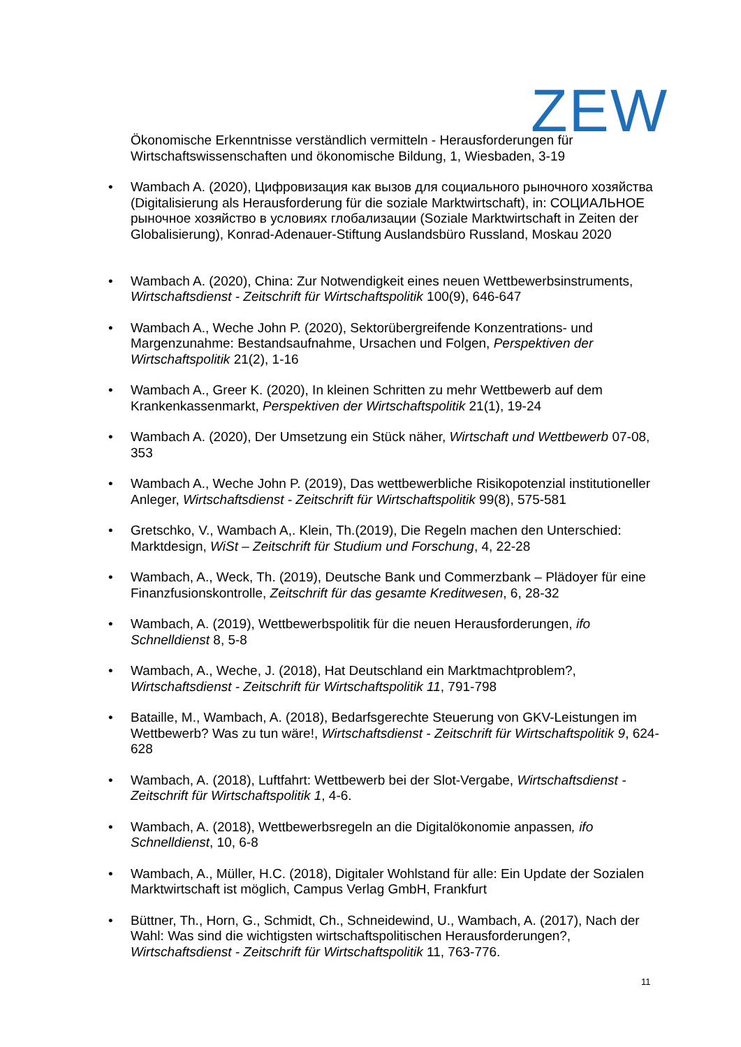ZEW
Ökonomische Erkenntnisse verständlich vermitteln - Herausforderungen für Wirtschaftswissenschaften und ökonomische Bildung, 1, Wiesbaden, 3-19
• Wambach A. (2020), Цифровизация как вызов для социального рыночного хозяйства (Digitalisierung als Herausforderung für die soziale Marktwirtschaft), in: СОЦИАЛЬНОЕ рыночное хозяйство в условиях глобализации (Soziale Marktwirtschaft in Zeiten der Globalisierung), Konrad-Adenauer-Stiftung Auslandsbüro Russland, Moskau 2020
• Wambach A. (2020), China: Zur Notwendigkeit eines neuen Wettbewerbsinstruments, Wirtschaftsdienst - Zeitschrift für Wirtschaftspolitik 100(9), 646-647
• Wambach A., Weche John P. (2020), Sektorübergreifende Konzentrations- und Margenzunahme: Bestandsaufnahme, Ursachen und Folgen, Perspektiven der Wirtschaftspolitik 21(2), 1-16
• Wambach A., Greer K. (2020), In kleinen Schritten zu mehr Wettbewerb auf dem Krankenkassenmarkt, Perspektiven der Wirtschaftspolitik 21(1), 19-24
• Wambach A. (2020), Der Umsetzung ein Stück näher, Wirtschaft und Wettbewerb 07-08, 353
• Wambach A., Weche John P. (2019), Das wettbewerbliche Risikopotenzial institutioneller Anleger, Wirtschaftsdienst - Zeitschrift für Wirtschaftspolitik 99(8), 575-581
• Gretschko, V., Wambach A,. Klein, Th.(2019), Die Regeln machen den Unterschied: Marktdesign, WiSt – Zeitschrift für Studium und Forschung, 4, 22-28
• Wambach, A., Weck, Th. (2019), Deutsche Bank und Commerzbank – Plädoyer für eine Finanzfusionskontrolle, Zeitschrift für das gesamte Kreditwesen, 6, 28-32
• Wambach, A. (2019), Wettbewerbspolitik für die neuen Herausforderungen, ifo Schnelldienst 8, 5-8
• Wambach, A., Weche, J. (2018), Hat Deutschland ein Marktmachtproblem?, Wirtschaftsdienst - Zeitschrift für Wirtschaftspolitik 11, 791-798
• Bataille, M., Wambach, A. (2018), Bedarfsgerechte Steuerung von GKV-Leistungen im Wettbewerb? Was zu tun wäre!, Wirtschaftsdienst - Zeitschrift für Wirtschaftspolitik 9, 624-628
• Wambach, A. (2018), Luftfahrt: Wettbewerb bei der Slot-Vergabe, Wirtschaftsdienst - Zeitschrift für Wirtschaftspolitik 1, 4-6.
• Wambach, A. (2018), Wettbewerbsregeln an die Digitalökonomie anpassen, ifo Schnelldienst, 10, 6-8
• Wambach, A., Müller, H.C. (2018), Digitaler Wohlstand für alle: Ein Update der Sozialen Marktwirtschaft ist möglich, Campus Verlag GmbH, Frankfurt
• Büttner, Th., Horn, G., Schmidt, Ch., Schneidewind, U., Wambach, A. (2017), Nach der Wahl: Was sind die wichtigsten wirtschaftspolitischen Herausforderungen?, Wirtschaftsdienst - Zeitschrift für Wirtschaftspolitik 11, 763-776.
11